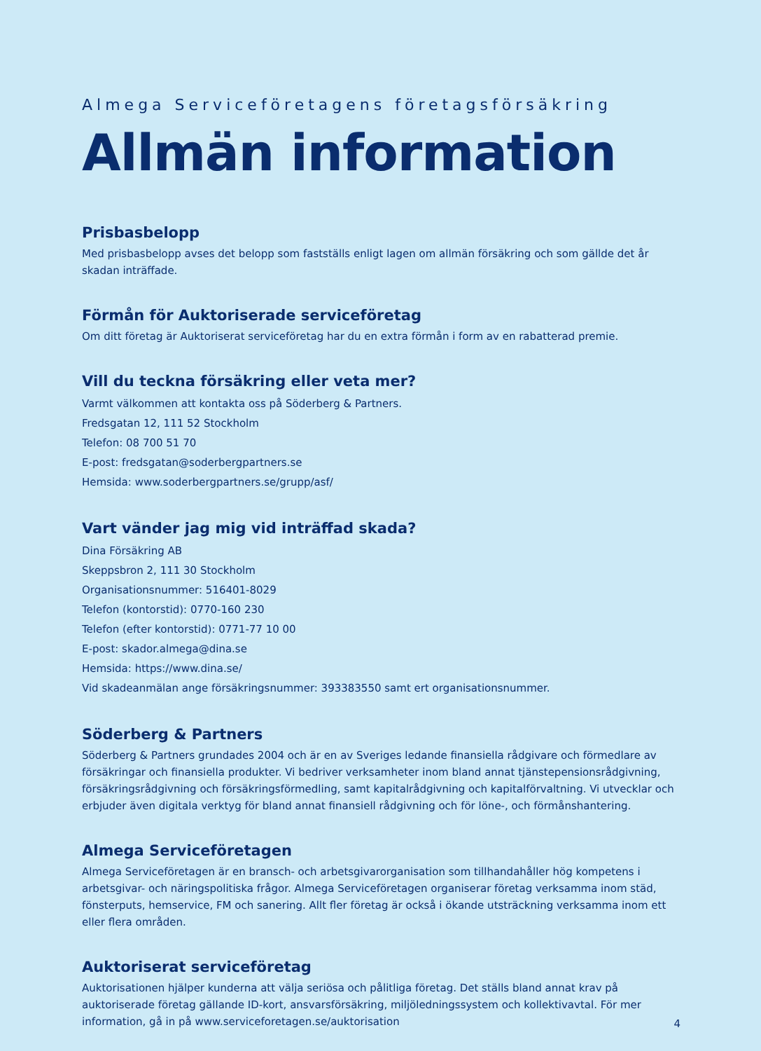Almega Serviceföretagens företagsförsäkring
Allmän information
Prisbasbelopp
Med prisbasbelopp avses det belopp som fastställs enligt lagen om allmän försäkring och som gällde det år skadan inträffade.
Förmån för Auktoriserade serviceföretag
Om ditt företag är Auktoriserat serviceföretag har du en extra förmån i form av en rabatterad premie.
Vill du teckna försäkring eller veta mer?
Varmt välkommen att kontakta oss på Söderberg & Partners.
Fredsgatan 12, 111 52 Stockholm
Telefon: 08 700 51 70
E-post: fredsgatan@soderbergpartners.se
Hemsida: www.soderbergpartners.se/grupp/asf/
Vart vänder jag mig vid inträffad skada?
Dina Försäkring AB
Skeppsbron 2, 111 30 Stockholm
Organisationsnummer: 516401-8029
Telefon (kontorstid): 0770-160 230
Telefon (efter kontorstid): 0771-77 10 00
E-post: skador.almega@dina.se
Hemsida: https://www.dina.se/
Vid skadeanmälan ange försäkringsnummer: 393383550 samt ert organisationsnummer.
Söderberg & Partners
Söderberg & Partners grundades 2004 och är en av Sveriges ledande finansiella rådgivare och förmedlare av försäkringar och finansiella produkter. Vi bedriver verksamheter inom bland annat tjänstepensionsrådgivning, försäkringsrådgivning och försäkringsförmedling, samt kapitalrådgivning och kapitalförvaltning. Vi utvecklar och erbjuder även digitala verktyg för bland annat finansiell rådgivning och för löne-, och förmånshantering.
Almega Serviceföretagen
Almega Serviceföretagen är en bransch- och arbetsgivarorganisation som tillhandahåller hög kompetens i arbetsgivar- och näringspolitiska frågor. Almega Serviceföretagen organiserar företag verksamma inom städ, fönsterputs, hemservice, FM och sanering. Allt fler företag är också i ökande utsträckning verksamma inom ett eller flera områden.
Auktoriserat serviceföretag
Auktorisationen hjälper kunderna att välja seriösa och pålitliga företag. Det ställs bland annat krav på auktoriserade företag gällande ID-kort, ansvarsförsäkring, miljöledningssystem och kollektivavtal. För mer information, gå in på www.serviceforetagen.se/auktorisation
4